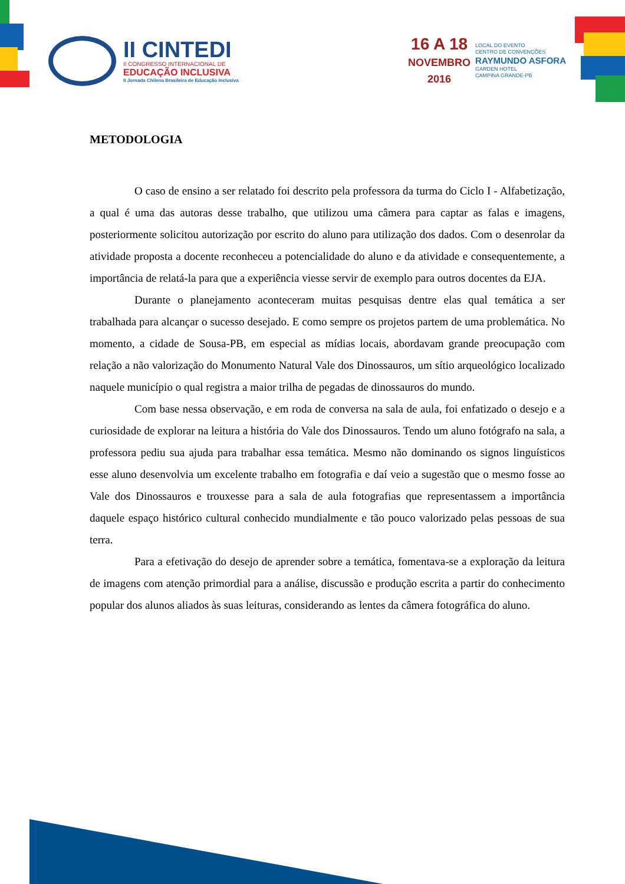II CINTEDI
II CONGRESSO INTERNACIONAL DE
EDUCAÇÃO INCLUSIVA
II Jornada Chilena Brasileira de Educação Inclusiva
16 A 18
NOVEMBRO
2016
LOCAL DO EVENTO
CENTRO DE CONVENÇÕES
RAYMUNDO ASFORA
GARDEN HOTEL
CAMPINA GRANDE-PB
METODOLOGIA
O caso de ensino a ser relatado foi descrito pela professora da turma do Ciclo I - Alfabetização, a qual é uma das autoras desse trabalho, que utilizou uma câmera para captar as falas e imagens, posteriormente solicitou autorização por escrito do aluno para utilização dos dados. Com o desenrolar da atividade proposta a docente reconheceu a potencialidade do aluno e da atividade e consequentemente, a importância de relatá-la para que a experiência viesse servir de exemplo para outros docentes da EJA.
Durante o planejamento aconteceram muitas pesquisas dentre elas qual temática a ser trabalhada para alcançar o sucesso desejado. E como sempre os projetos partem de uma problemática. No momento, a cidade de Sousa-PB, em especial as mídias locais, abordavam grande preocupação com relação a não valorização do Monumento Natural Vale dos Dinossauros, um sítio arqueológico localizado naquele município o qual registra a maior trilha de pegadas de dinossauros do mundo.
Com base nessa observação, e em roda de conversa na sala de aula, foi enfatizado o desejo e a curiosidade de explorar na leitura a história do Vale dos Dinossauros. Tendo um aluno fotógrafo na sala, a professora pediu sua ajuda para trabalhar essa temática. Mesmo não dominando os signos linguísticos esse aluno desenvolvia um excelente trabalho em fotografia e daí veio a sugestão que o mesmo fosse ao Vale dos Dinossauros e trouxesse para a sala de aula fotografias que representassem a importância daquele espaço histórico cultural conhecido mundialmente e tão pouco valorizado pelas pessoas de sua terra.
Para a efetivação do desejo de aprender sobre a temática, fomentava-se a exploração da leitura de imagens com atenção primordial para a análise, discussão e produção escrita a partir do conhecimento popular dos alunos aliados às suas leituras, considerando as lentes da câmera fotográfica do aluno.